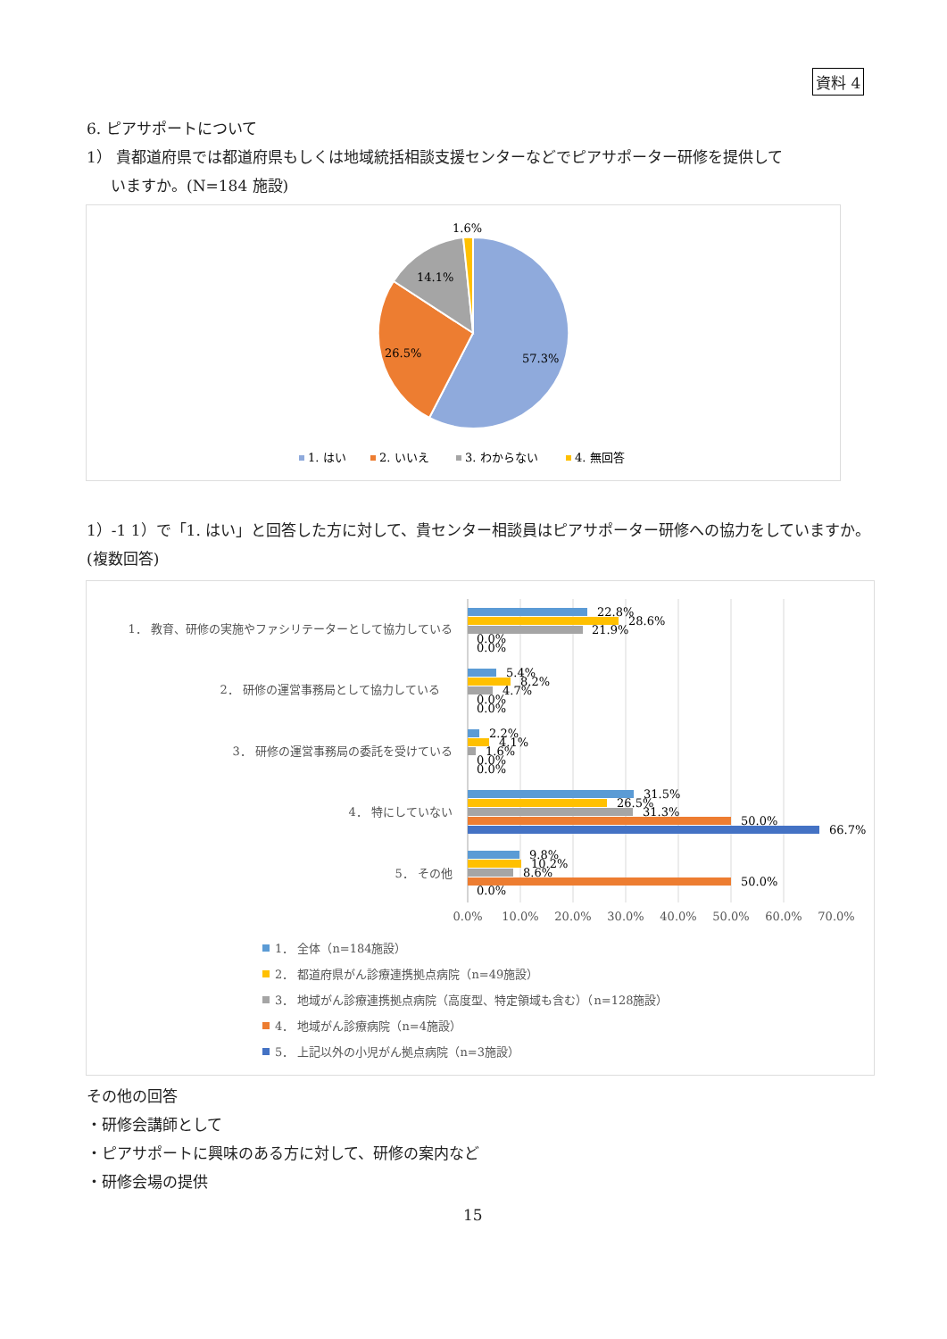資料 4
6. ピアサポートについて
1） 貴都道府県では都道府県もしくは地域統括相談支援センターなどでピアサポーター研修を提供して
いますか。(N=184 施設)
1.6%
14.1%
26.5%
57.3%
1. はい
2. いいえ
3. わからない
4. 無回答
1）-1 1）で「1. はい」と回答した方に対して、貴センター相談員はピアサポーター研修への協力をしていますか。(複数回答)
1． 教育、研修の実施やファシリテーターとして協力している
2． 研修の運営事務局として協力している
3． 研修の運営事務局の委託を受けている
4． 特にしていない
5． その他
22.8%
28.6%
21.9%
0.0%
0.0%
5.4%
8.2%
4.7%
0.0%
0.0%
2.2%
4.1%
1.6%
0.0%
0.0%
31.5%
26.5%
31.3%
50.0%
66.7%
9.8%
10.2%
8.6%
50.0%
0.0%
0.0%
10.0%
20.0%
30.0%
40.0%
50.0%
60.0%
70.0%
1． 全体（n=184施設）
2． 都道府県がん診療連携拠点病院（n=49施設）
3． 地域がん診療連携拠点病院（高度型、特定領域も含む）（n=128施設）
4． 地域がん診療病院（n=4施設）
5． 上記以外の小児がん拠点病院（n=3施設）
その他の回答
・研修会講師として
・ピアサポートに興味のある方に対して、研修の案内など
・研修会場の提供
15